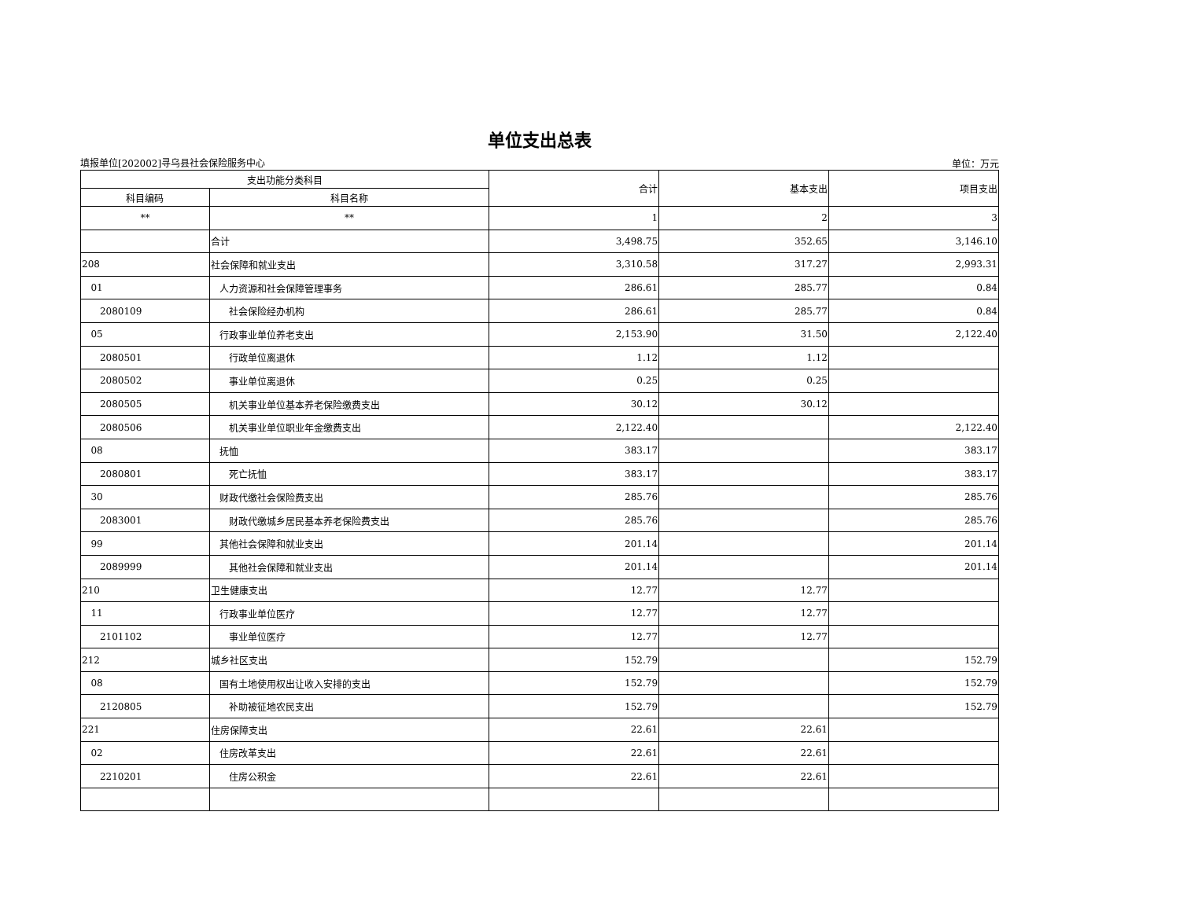单位支出总表
填报单位[202002]寻乌县社会保险服务中心 单位：万元
| 支出功能分类科目 | | 合计 | 基本支出 | 项目支出 |
| --- | --- | --- | --- | --- |
| 科目编码 | 科目名称 | | | |
| ** | ** | 1 | 2 | 3 |
| | 合计 | 3,498.75 | 352.65 | 3,146.10 |
| 208 | 社会保障和就业支出 | 3,310.58 | 317.27 | 2,993.31 |
| 01 | 人力资源和社会保障管理事务 | 286.61 | 285.77 | 0.84 |
| 2080109 | 社会保险经办机构 | 286.61 | 285.77 | 0.84 |
| 05 | 行政事业单位养老支出 | 2,153.90 | 31.50 | 2,122.40 |
| 2080501 | 行政单位离退休 | 1.12 | 1.12 | |
| 2080502 | 事业单位离退休 | 0.25 | 0.25 | |
| 2080505 | 机关事业单位基本养老保险缴费支出 | 30.12 | 30.12 | |
| 2080506 | 机关事业单位职业年金缴费支出 | 2,122.40 | | 2,122.40 |
| 08 | 抚恤 | 383.17 | | 383.17 |
| 2080801 | 死亡抚恤 | 383.17 | | 383.17 |
| 30 | 财政代缴社会保险费支出 | 285.76 | | 285.76 |
| 2083001 | 财政代缴城乡居民基本养老保险费支出 | 285.76 | | 285.76 |
| 99 | 其他社会保障和就业支出 | 201.14 | | 201.14 |
| 2089999 | 其他社会保障和就业支出 | 201.14 | | 201.14 |
| 210 | 卫生健康支出 | 12.77 | 12.77 | |
| 11 | 行政事业单位医疗 | 12.77 | 12.77 | |
| 2101102 | 事业单位医疗 | 12.77 | 12.77 | |
| 212 | 城乡社区支出 | 152.79 | | 152.79 |
| 08 | 国有土地使用权出让收入安排的支出 | 152.79 | | 152.79 |
| 2120805 | 补助被征地农民支出 | 152.79 | | 152.79 |
| 221 | 住房保障支出 | 22.61 | 22.61 | |
| 02 | 住房改革支出 | 22.61 | 22.61 | |
| 2210201 | 住房公积金 | 22.61 | 22.61 | |